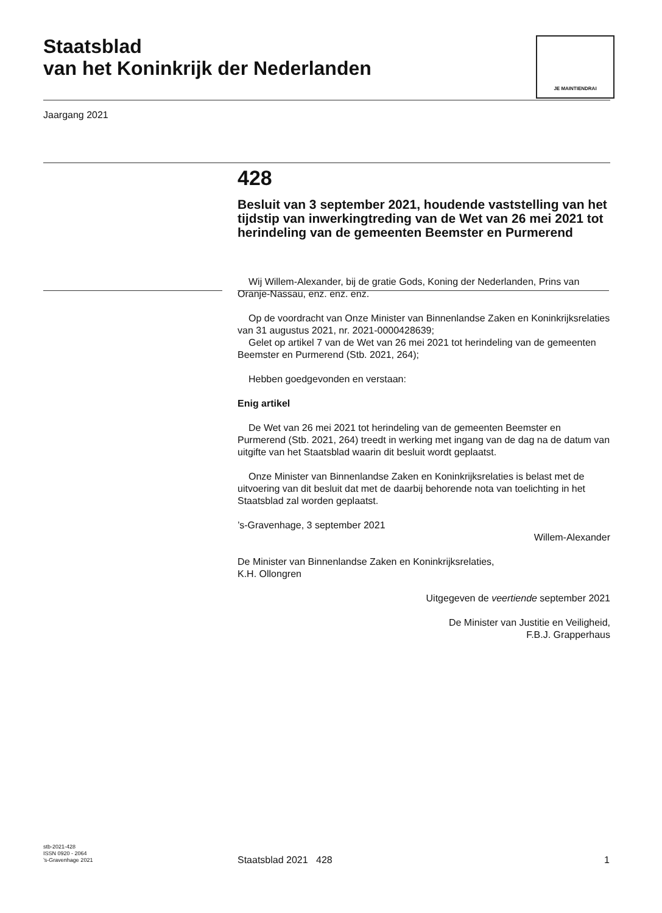Staatsblad
van het Koninkrijk der Nederlanden
JE MAINTIENDRAI
Jaargang 2021
428
Besluit van 3 september 2021, houdende vaststelling van het tijdstip van inwerkingtreding van de Wet van 26 mei 2021 tot herindeling van de gemeenten Beemster en Purmerend
Wij Willem-Alexander, bij de gratie Gods, Koning der Nederlanden, Prins van Oranje-Nassau, enz. enz. enz.
Op de voordracht van Onze Minister van Binnenlandse Zaken en Koninkrijksrelaties van 31 augustus 2021, nr. 2021-0000428639;
Gelet op artikel 7 van de Wet van 26 mei 2021 tot herindeling van de gemeenten Beemster en Purmerend (Stb. 2021, 264);
Hebben goedgevonden en verstaan:
Enig artikel
De Wet van 26 mei 2021 tot herindeling van de gemeenten Beemster en Purmerend (Stb. 2021, 264) treedt in werking met ingang van de dag na de datum van uitgifte van het Staatsblad waarin dit besluit wordt geplaatst.
Onze Minister van Binnenlandse Zaken en Koninkrijksrelaties is belast met de uitvoering van dit besluit dat met de daarbij behorende nota van toelichting in het Staatsblad zal worden geplaatst.
’s-Gravenhage, 3 september 2021
Willem-Alexander
De Minister van Binnenlandse Zaken en Koninkrijksrelaties,
K.H. Ollongren
Uitgegeven de veertiende september 2021
De Minister van Justitie en Veiligheid,
F.B.J. Grapperhaus
stb-2021-428
ISSN 0920 - 2064
’s-Gravenhage 2021
Staatsblad 2021 428 1